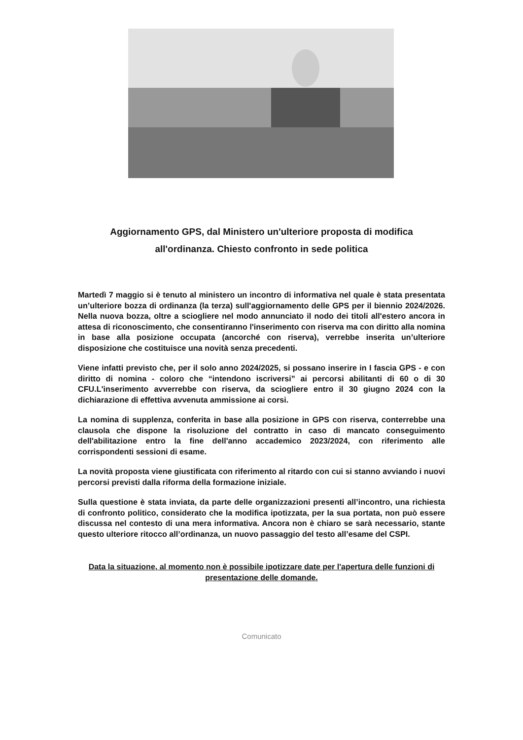Aggiornamento GPS, dal Ministero un'ulteriore proposta di modifica
all'ordinanza. Chiesto confronto in sede politica
Martedì 7 maggio si è tenuto al ministero un incontro di informativa nel quale è stata presentata un’ulteriore bozza di ordinanza (la terza) sull'aggiornamento delle GPS per il biennio 2024/2026. Nella nuova bozza, oltre a sciogliere nel modo annunciato il nodo dei titoli all'estero ancora in attesa di riconoscimento, che consentiranno l'inserimento con riserva ma con diritto alla nomina in base alla posizione occupata (ancorché con riserva), verrebbe inserita un’ulteriore disposizione che costituisce una novità senza precedenti.
Viene infatti previsto che, per il solo anno 2024/2025, si possano inserire in I fascia GPS - e con diritto di nomina - coloro che “intendono iscriversi” ai percorsi abilitanti di 60 o di 30 CFU.L'inserimento avverrebbe con riserva, da sciogliere entro il 30 giugno 2024 con la dichiarazione di effettiva avvenuta ammissione ai corsi.
La nomina di supplenza, conferita in base alla posizione in GPS con riserva, conterrebbe una clausola che dispone la risoluzione del contratto in caso di mancato conseguimento dell'abilitazione entro la fine dell'anno accademico 2023/2024, con riferimento alle corrispondenti sessioni di esame.
La novità proposta viene giustificata con riferimento al ritardo con cui si stanno avviando i nuovi percorsi previsti dalla riforma della formazione iniziale.
Sulla questione è stata inviata, da parte delle organizzazioni presenti all’incontro, una richiesta di confronto politico, considerato che la modifica ipotizzata, per la sua portata, non può essere discussa nel contesto di una mera informativa. Ancora non è chiaro se sarà necessario, stante questo ulteriore ritocco all’ordinanza, un nuovo passaggio del testo all’esame del CSPI.
Data la situazione, al momento non è possibile ipotizzare date per l'apertura delle funzioni di presentazione delle domande.
Comunicato